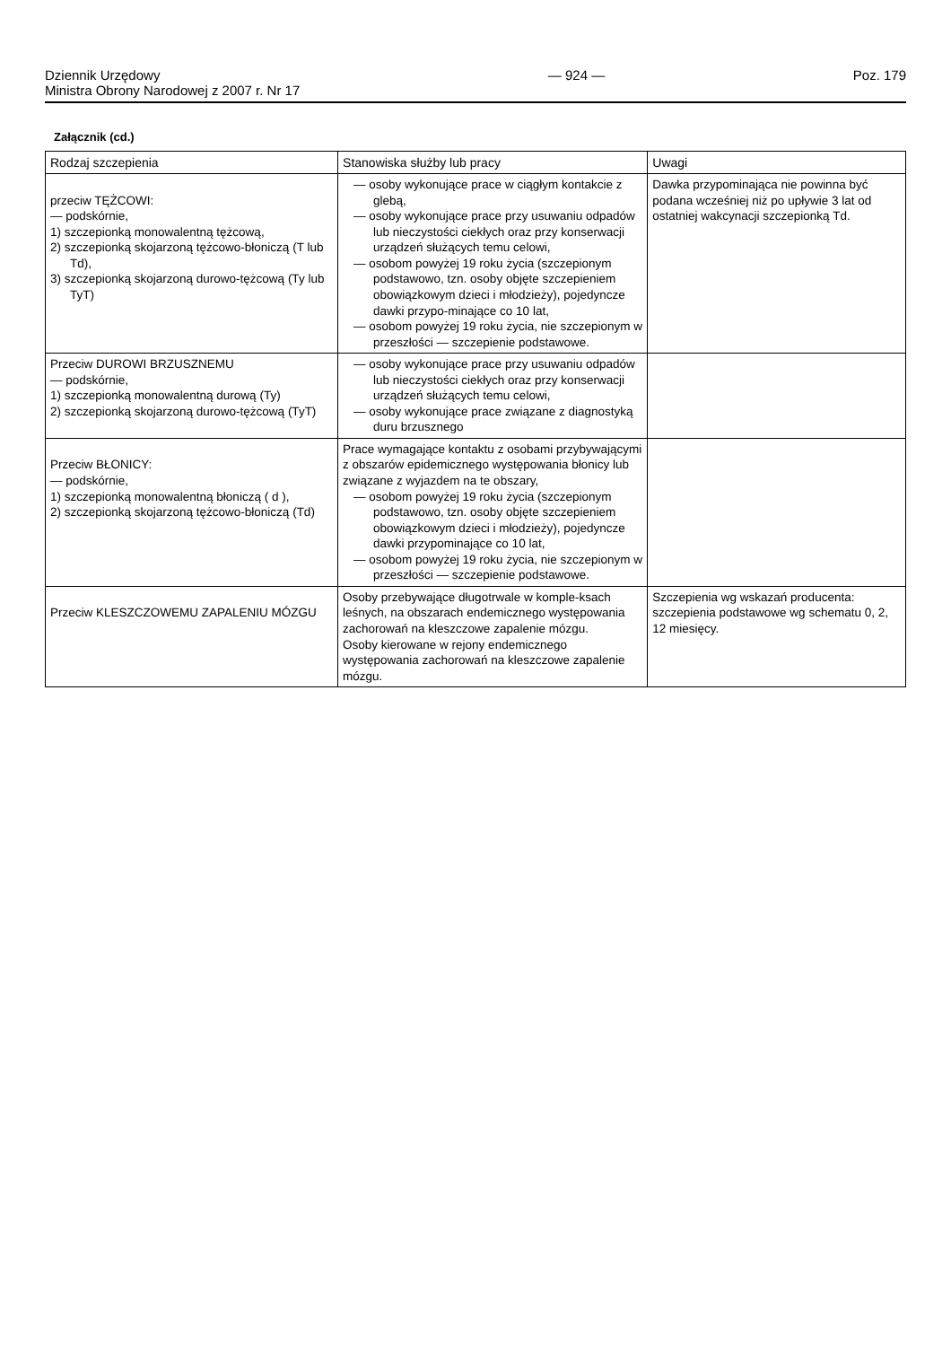Dziennik Urzędowy
Ministra Obrony Narodowej z 2007 r. Nr 17
— 924 — Poz. 179
Załącznik (cd.)
| Rodzaj szczepienia | Stanowiska służby lub pracy | Uwagi |
| --- | --- | --- |
| przeciw TĘŻCOWI: — podskórnie, 1) szczepionką monowalentną tężcową, 2) szczepionką skojarzoną tężcowo-błoniczą (T lub Td), 3) szczepionką skojarzoną durowo-tężcową (Ty lub TyT) | — osoby wykonujące prace w ciągłym kontakcie z glebą, — osoby wykonujące prace przy usuwaniu odpadów lub nieczystości ciekłych oraz przy konserwacji urządzeń służących temu celowi, — osobom powyżej 19 roku życia (szczepionym podstawowo, tzn. osoby objęte szczepieniem obowiązkowym dzieci i młodzieży), pojedyncze dawki przypo-minające co 10 lat, — osobom powyżej 19 roku życia, nie szczepionym w przeszłości — szczepienie podstawowe. | Dawka przypominająca nie powinna być podana wcześniej niż po upływie 3 lat od ostatniej wakcynacji szczepionką Td. |
| Przeciw DUROWI BRZUSZNEMU — podskórnie, 1) szczepionką monowalentną durową (Ty) 2) szczepionką skojarzoną durowo-tężcową (TyT) | — osoby wykonujące prace przy usuwaniu odpadów lub nieczystości ciekłych oraz przy konserwacji urządzeń służących temu celowi, — osoby wykonujące prace związane z diagnostyką duru brzusznego | |
| Przeciw BŁONICY: — podskórnie, 1) szczepionką monowalentną błoniczą ( d ), 2) szczepionką skojarzoną tężcowo-błoniczą (Td) | Prace wymagające kontaktu z osobami przybywającymi z obszarów epidemicznego występowania błonicy lub związane z wyjazdem na te obszary, — osobom powyżej 19 roku życia (szczepionym podstawowo, tzn. osoby objęte szczepieniem obowiązkowym dzieci i młodzieży), pojedyncze dawki przypominające co 10 lat, — osobom powyżej 19 roku życia, nie szczepionym w przeszłości — szczepienie podstawowe. | |
| Przeciw KLESZCZOWEMU ZAPALENIU MÓZGU | Osoby przebywające długotrwale w komple-ksach leśnych, na obszarach endemicznego występowania zachorowań na kleszczowe zapalenie mózgu. Osoby kierowane w rejony endemicznego występowania zachorowań na kleszczowe zapalenie mózgu. | Szczepienia wg wskazań producenta: szczepienia podstawowe wg schematu 0, 2, 12 miesięcy. |